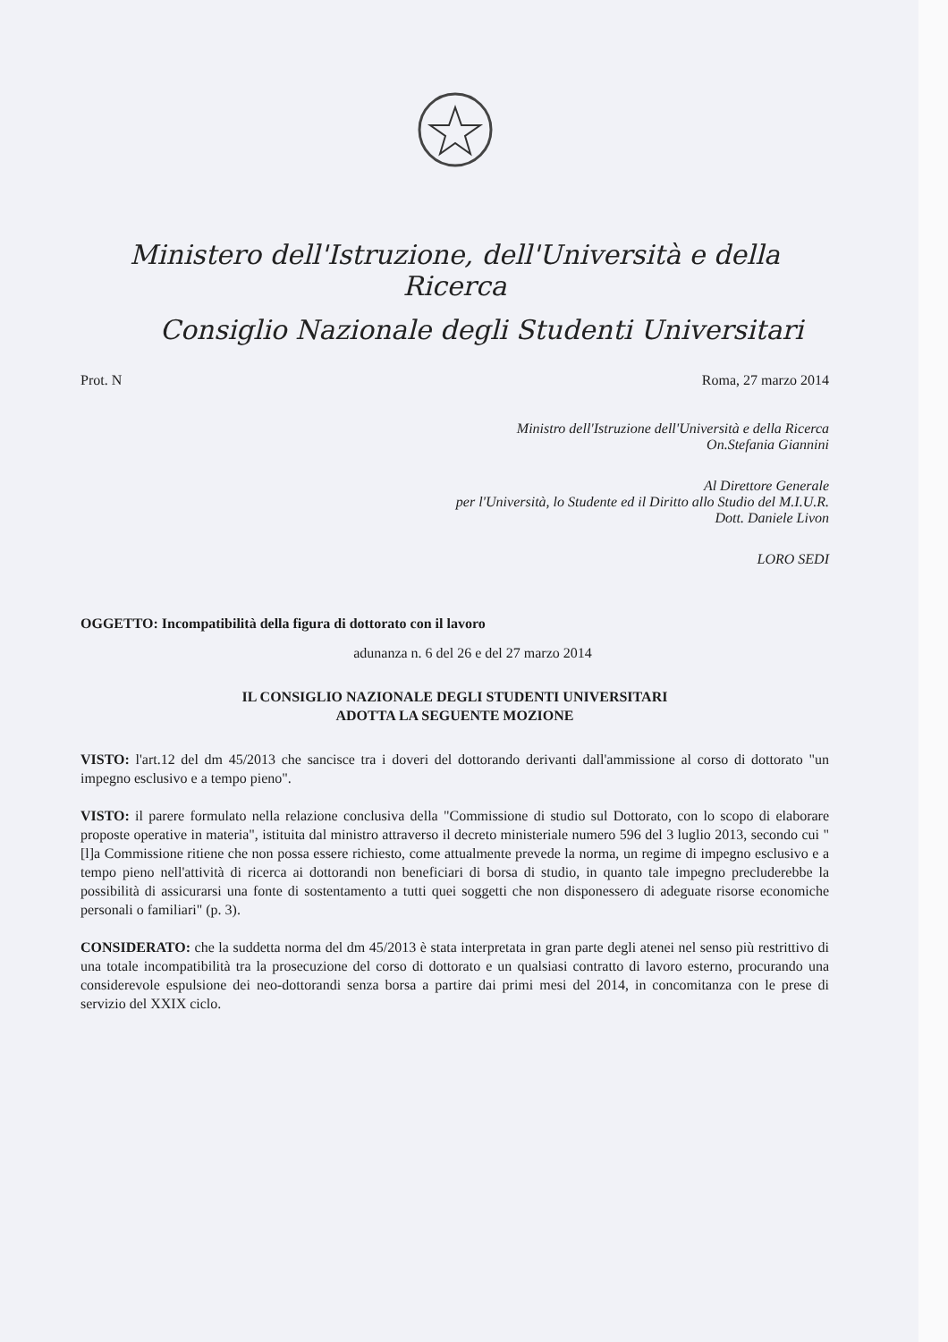Ministero dell'Istruzione, dell'Università e della Ricerca
Consiglio Nazionale degli Studenti Universitari
Prot. N Roma, 27 marzo 2014
Ministro dell'Istruzione dell'Università e della Ricerca
On.Stefania Giannini
Al Direttore Generale
per l'Università, lo Studente ed il Diritto allo Studio del M.I.U.R.
Dott. Daniele Livon
LORO SEDI
OGGETTO: Incompatibilità della figura di dottorato con il lavoro
adunanza n. 6 del 26 e del 27 marzo 2014
IL CONSIGLIO NAZIONALE DEGLI STUDENTI UNIVERSITARI
ADOTTA LA SEGUENTE MOZIONE
VISTO: l'art.12 del dm 45/2013 che sancisce tra i doveri del dottorando derivanti dall'ammissione al corso di dottorato "un impegno esclusivo e a tempo pieno".
VISTO: il parere formulato nella relazione conclusiva della "Commissione di studio sul Dottorato, con lo scopo di elaborare proposte operative in materia", istituita dal ministro attraverso il decreto ministeriale numero 596 del 3 luglio 2013, secondo cui "[l]a Commissione ritiene che non possa essere richiesto, come attualmente prevede la norma, un regime di impegno esclusivo e a tempo pieno nell'attività di ricerca ai dottorandi non beneficiari di borsa di studio, in quanto tale impegno precluderebbe la possibilità di assicurarsi una fonte di sostentamento a tutti quei soggetti che non disponessero di adeguate risorse economiche personali o familiari" (p. 3).
CONSIDERATO: che la suddetta norma del dm 45/2013 è stata interpretata in gran parte degli atenei nel senso più restrittivo di una totale incompatibilità tra la prosecuzione del corso di dottorato e un qualsiasi contratto di lavoro esterno, procurando una considerevole espulsione dei neo-dottorandi senza borsa a partire dai primi mesi del 2014, in concomitanza con le prese di servizio del XXIX ciclo.